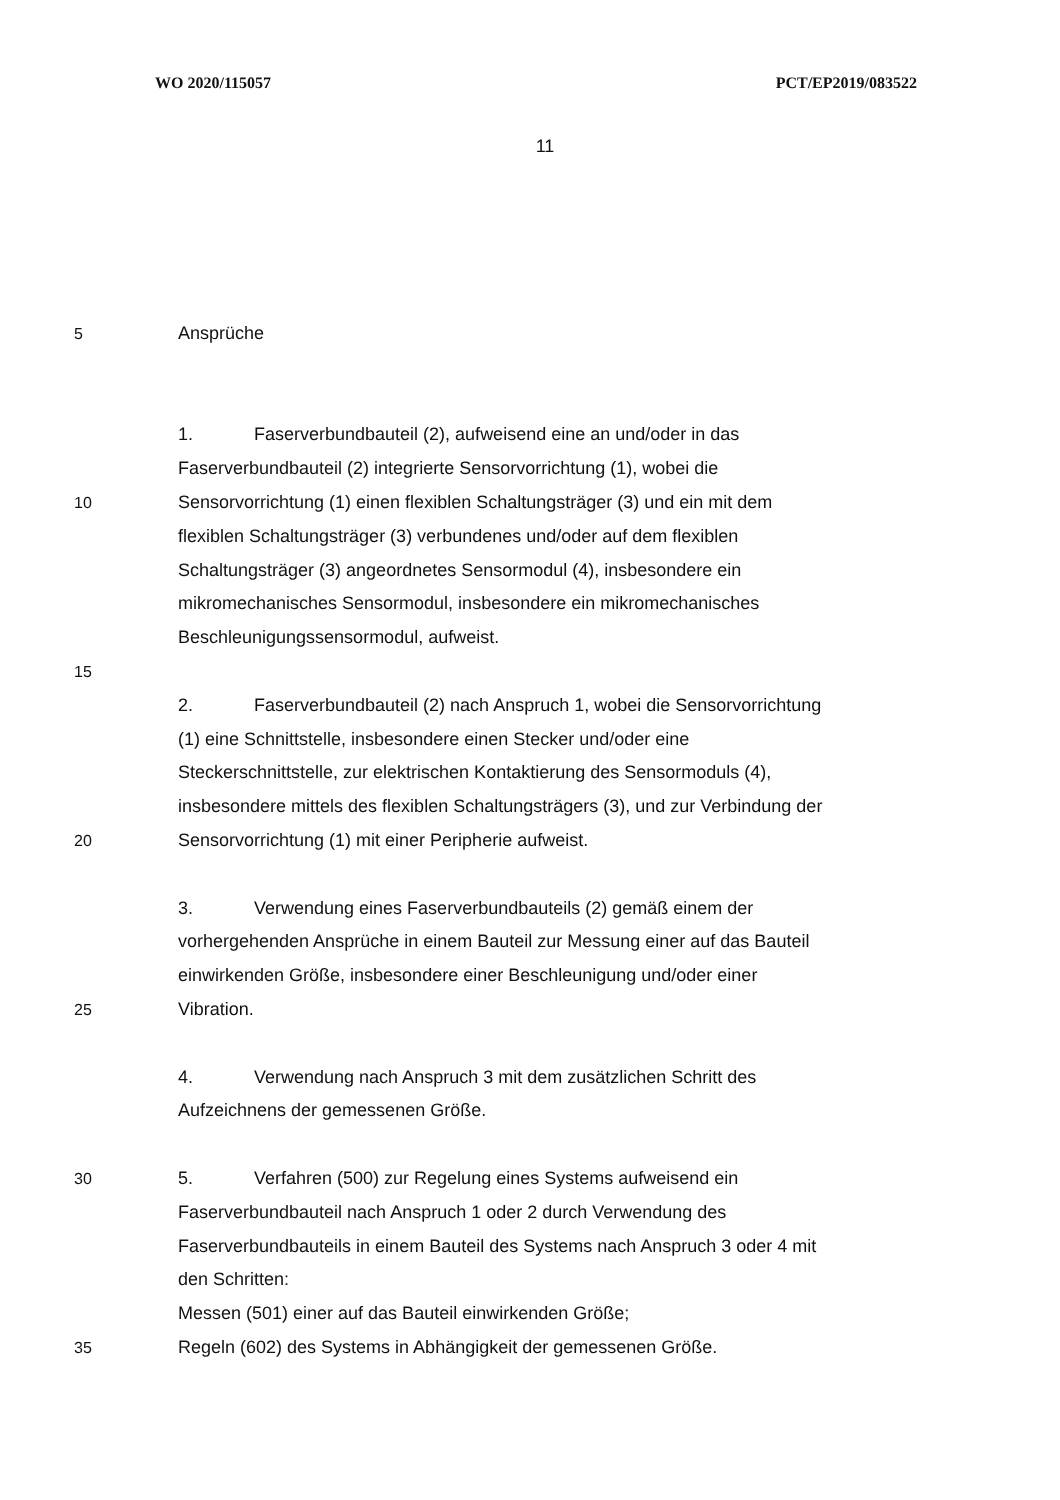WO 2020/115057 PCT/EP2019/083522
11
5 Ansprüche
1. Faserverbundbauteil (2), aufweisend eine an und/oder in das
Faserverbundbauteil (2) integrierte Sensorvorrichtung (1), wobei die
10 Sensorvorrichtung (1) einen flexiblen Schaltungsträger (3) und ein mit dem
flexiblen Schaltungsträger (3) verbundenes und/oder auf dem flexiblen
Schaltungsträger (3) angeordnetes Sensormodul (4), insbesondere ein
mikromechanisches Sensormodul, insbesondere ein mikromechanisches
Beschleunigungssensormodul, aufweist.
15
2. Faserverbundbauteil (2) nach Anspruch 1, wobei die Sensorvorrichtung
(1) eine Schnittstelle, insbesondere einen Stecker und/oder eine
Steckerschnittstelle, zur elektrischen Kontaktierung des Sensormoduls (4),
insbesondere mittels des flexiblen Schaltungsträgers (3), und zur Verbindung der
20 Sensorvorrichtung (1) mit einer Peripherie aufweist.
3. Verwendung eines Faserverbundbauteils (2) gemäß einem der
vorhergehenden Ansprüche in einem Bauteil zur Messung einer auf das Bauteil
einwirkenden Größe, insbesondere einer Beschleunigung und/oder einer
25 Vibration.
4. Verwendung nach Anspruch 3 mit dem zusätzlichen Schritt des
Aufzeichnens der gemessenen Größe.
30 5. Verfahren (500) zur Regelung eines Systems aufweisend ein
Faserverbundbauteil nach Anspruch 1 oder 2 durch Verwendung des
Faserverbundbauteils in einem Bauteil des Systems nach Anspruch 3 oder 4 mit
den Schritten:
Messen (501) einer auf das Bauteil einwirkenden Größe;
35 Regeln (602) des Systems in Abhängigkeit der gemessenen Größe.